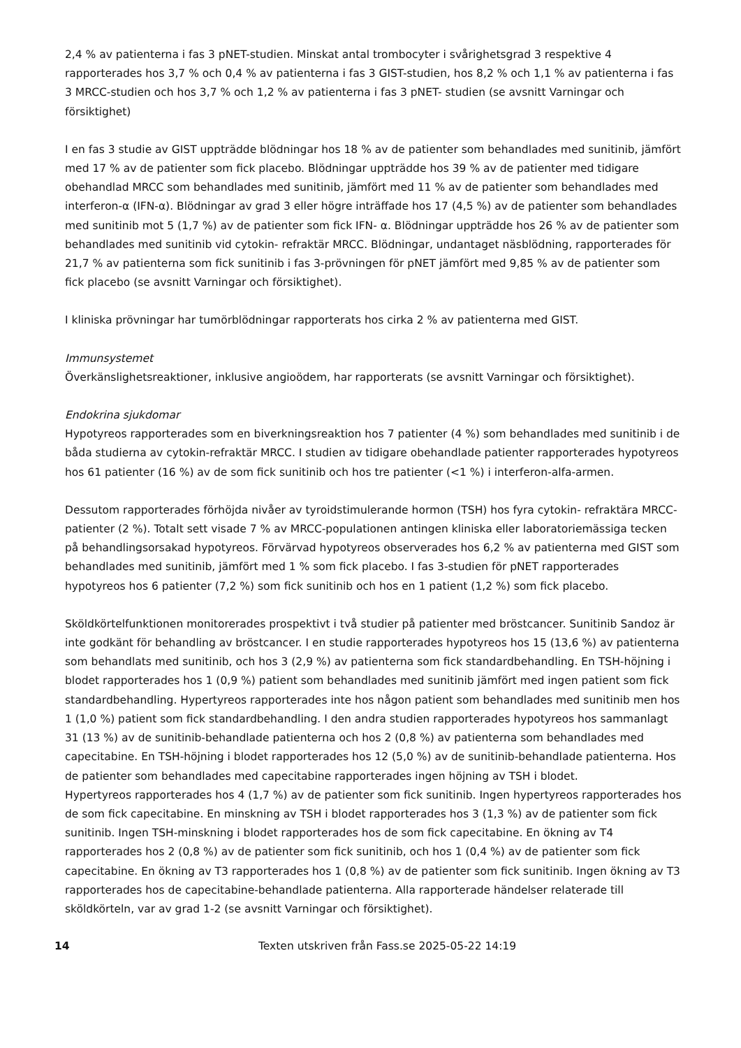2,4 % av patienterna i fas 3 pNET-studien. Minskat antal trombocyter i svårighetsgrad 3 respektive 4 rapporterades hos 3,7 % och 0,4 % av patienterna i fas 3 GIST-studien, hos 8,2 % och 1,1 % av patienterna i fas 3 MRCC-studien och hos 3,7 % och 1,2 % av patienterna i fas 3 pNET- studien (se avsnitt Varningar och försiktighet)
I en fas 3 studie av GIST uppträdde blödningar hos 18 % av de patienter som behandlades med sunitinib, jämfört med 17 % av de patienter som fick placebo. Blödningar uppträdde hos 39 % av de patienter med tidigare obehandlad MRCC som behandlades med sunitinib, jämfört med 11 % av de patienter som behandlades med interferon-α (IFN-α). Blödningar av grad 3 eller högre inträffade hos 17 (4,5 %) av de patienter som behandlades med sunitinib mot 5 (1,7 %) av de patienter som fick IFN- α. Blödningar uppträdde hos 26 % av de patienter som behandlades med sunitinib vid cytokin- refraktär MRCC. Blödningar, undantaget näsblödning, rapporterades för 21,7 % av patienterna som fick sunitinib i fas 3-prövningen för pNET jämfört med 9,85 % av de patienter som fick placebo (se avsnitt Varningar och försiktighet).
I kliniska prövningar har tumörblödningar rapporterats hos cirka 2 % av patienterna med GIST.
Immunsystemet
Överkänslighetsreaktioner, inklusive angioödem, har rapporterats (se avsnitt Varningar och försiktighet).
Endokrina sjukdomar
Hypotyreos rapporterades som en biverkningsreaktion hos 7 patienter (4 %) som behandlades med sunitinib i de båda studierna av cytokin-refraktär MRCC. I studien av tidigare obehandlade patienter rapporterades hypotyreos hos 61 patienter (16 %) av de som fick sunitinib och hos tre patienter (<1 %) i interferon-alfa-armen.
Dessutom rapporterades förhöjda nivåer av tyroidstimulerande hormon (TSH) hos fyra cytokin- refraktära MRCC-patienter (2 %). Totalt sett visade 7 % av MRCC-populationen antingen kliniska eller laboratoriemässiga tecken på behandlingsorsakad hypotyreos. Förvärvad hypotyreos observerades hos 6,2 % av patienterna med GIST som behandlades med sunitinib, jämfört med 1 % som fick placebo. I fas 3-studien för pNET rapporterades hypotyreos hos 6 patienter (7,2 %) som fick sunitinib och hos en 1 patient (1,2 %) som fick placebo.
Sköldkörtelfunktionen monitorerades prospektivt i två studier på patienter med bröstcancer. Sunitinib Sandoz är inte godkänt för behandling av bröstcancer. I en studie rapporterades hypotyreos hos 15 (13,6 %) av patienterna som behandlats med sunitinib, och hos 3 (2,9 %) av patienterna som fick standardbehandling. En TSH-höjning i blodet rapporterades hos 1 (0,9 %) patient som behandlades med sunitinib jämfört med ingen patient som fick standardbehandling. Hypertyreos rapporterades inte hos någon patient som behandlades med sunitinib men hos 1 (1,0 %) patient som fick standardbehandling. I den andra studien rapporterades hypotyreos hos sammanlagt 31 (13 %) av de sunitinib-behandlade patienterna och hos 2 (0,8 %) av patienterna som behandlades med capecitabine. En TSH-höjning i blodet rapporterades hos 12 (5,0 %) av de sunitinib-behandlade patienterna. Hos de patienter som behandlades med capecitabine rapporterades ingen höjning av TSH i blodet.
Hypertyreos rapporterades hos 4 (1,7 %) av de patienter som fick sunitinib. Ingen hypertyreos rapporterades hos de som fick capecitabine. En minskning av TSH i blodet rapporterades hos 3 (1,3 %) av de patienter som fick sunitinib. Ingen TSH-minskning i blodet rapporterades hos de som fick capecitabine. En ökning av T4 rapporterades hos 2 (0,8 %) av de patienter som fick sunitinib, och hos 1 (0,4 %) av de patienter som fick capecitabine. En ökning av T3 rapporterades hos 1 (0,8 %) av de patienter som fick sunitinib. Ingen ökning av T3 rapporterades hos de capecitabine-behandlade patienterna. Alla rapporterade händelser relaterade till sköldkörteln, var av grad 1-2 (se avsnitt Varningar och försiktighet).
14 Texten utskriven från Fass.se 2025-05-22 14:19